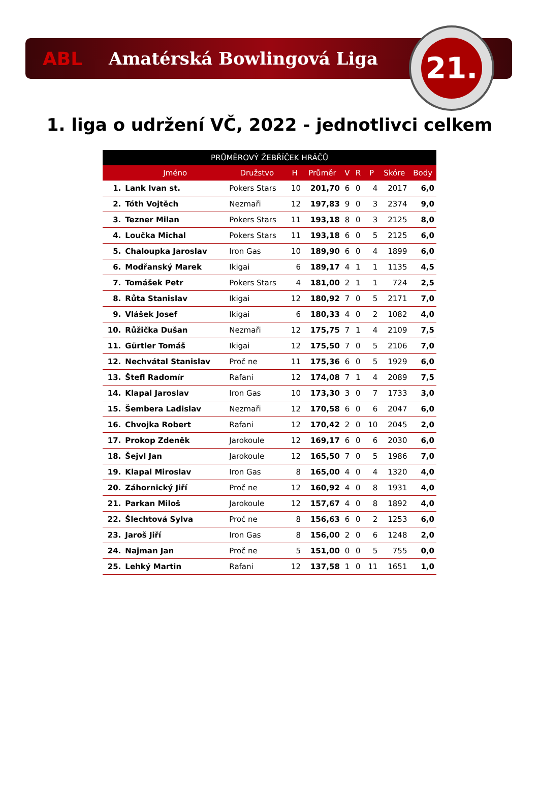ABL Amatérská Bowlingová Liga
21.
1. liga o udržení VČ, 2022 - jednotlivci celkem
| PRŮMĚROVÝ ŽEBŘÍČEK HRÁČŮ | | | | | | | | | |
| --- | --- | --- | --- | --- | --- | --- | --- | --- | --- |
| | Jméno | Družstvo | H | Průměr | V | R | P | Skóre | Body |
| 1. | Lank Ivan st. | Pokers Stars | 10 | 201,70 | 6 | 0 | 4 | 2017 | 6,0 |
| 2. | Tóth Vojtěch | Nezmaři | 12 | 197,83 | 9 | 0 | 3 | 2374 | 9,0 |
| 3. | Tezner Milan | Pokers Stars | 11 | 193,18 | 8 | 0 | 3 | 2125 | 8,0 |
| 4. | Loučka Michal | Pokers Stars | 11 | 193,18 | 6 | 0 | 5 | 2125 | 6,0 |
| 5. | Chaloupka Jaroslav | Iron Gas | 10 | 189,90 | 6 | 0 | 4 | 1899 | 6,0 |
| 6. | Modřanský Marek | Ikigai | 6 | 189,17 | 4 | 1 | 1 | 1135 | 4,5 |
| 7. | Tomášek Petr | Pokers Stars | 4 | 181,00 | 2 | 1 | 1 | 724 | 2,5 |
| 8. | Růta Stanislav | Ikigai | 12 | 180,92 | 7 | 0 | 5 | 2171 | 7,0 |
| 9. | Vlášek Josef | Ikigai | 6 | 180,33 | 4 | 0 | 2 | 1082 | 4,0 |
| 10. | Růžička Dušan | Nezmaři | 12 | 175,75 | 7 | 1 | 4 | 2109 | 7,5 |
| 11. | Gürtler Tomáš | Ikigai | 12 | 175,50 | 7 | 0 | 5 | 2106 | 7,0 |
| 12. | Nechvátal Stanislav | Proč ne | 11 | 175,36 | 6 | 0 | 5 | 1929 | 6,0 |
| 13. | Štefl Radomír | Rafani | 12 | 174,08 | 7 | 1 | 4 | 2089 | 7,5 |
| 14. | Klapal Jaroslav | Iron Gas | 10 | 173,30 | 3 | 0 | 7 | 1733 | 3,0 |
| 15. | Šembera Ladislav | Nezmaři | 12 | 170,58 | 6 | 0 | 6 | 2047 | 6,0 |
| 16. | Chvojka Robert | Rafani | 12 | 170,42 | 2 | 0 | 10 | 2045 | 2,0 |
| 17. | Prokop Zdeněk | Jarokoule | 12 | 169,17 | 6 | 0 | 6 | 2030 | 6,0 |
| 18. | Šejvl Jan | Jarokoule | 12 | 165,50 | 7 | 0 | 5 | 1986 | 7,0 |
| 19. | Klapal Miroslav | Iron Gas | 8 | 165,00 | 4 | 0 | 4 | 1320 | 4,0 |
| 20. | Záhornický Jiří | Proč ne | 12 | 160,92 | 4 | 0 | 8 | 1931 | 4,0 |
| 21. | Parkan Miloš | Jarokoule | 12 | 157,67 | 4 | 0 | 8 | 1892 | 4,0 |
| 22. | Šlechtová Sylva | Proč ne | 8 | 156,63 | 6 | 0 | 2 | 1253 | 6,0 |
| 23. | Jaroš Jiří | Iron Gas | 8 | 156,00 | 2 | 0 | 6 | 1248 | 2,0 |
| 24. | Najman Jan | Proč ne | 5 | 151,00 | 0 | 0 | 5 | 755 | 0,0 |
| 25. | Lehký Martin | Rafani | 12 | 137,58 | 1 | 0 | 11 | 1651 | 1,0 |